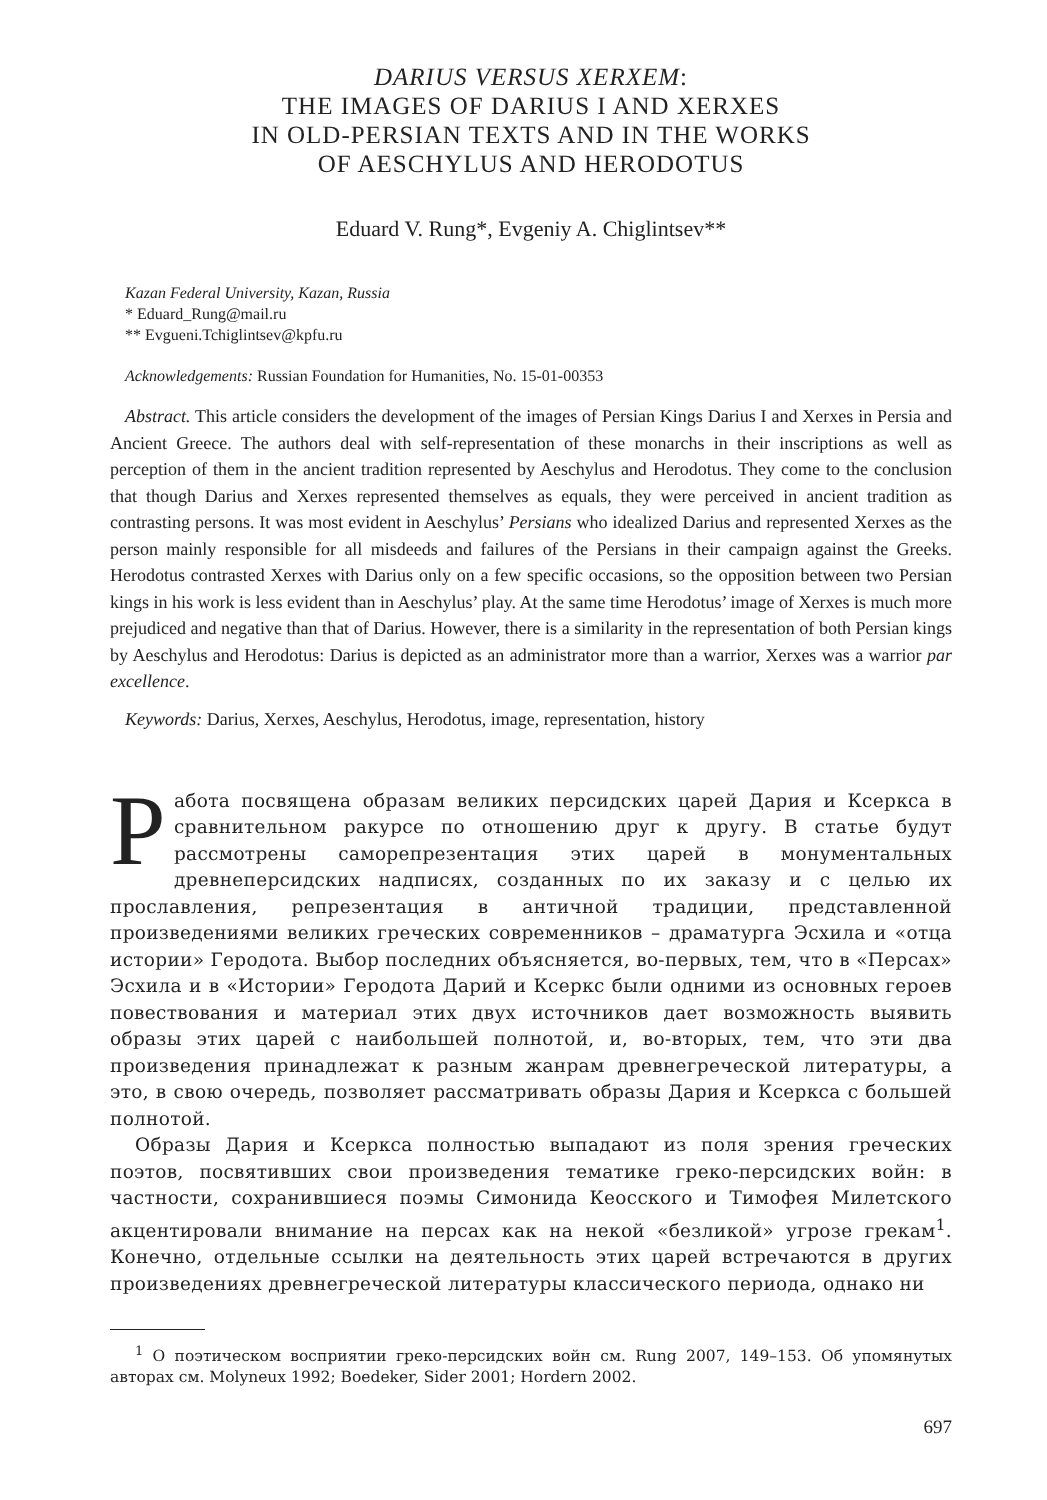DARIUS VERSUS XERXEM:
THE IMAGES OF DARIUS I AND XERXES
IN OLD-PERSIAN TEXTS AND IN THE WORKS
OF AESCHYLUS AND HERODOTUS
Eduard V. Rung*, Evgeniy A. Chiglintsev**
Kazan Federal University, Kazan, Russia
* Eduard_Rung@mail.ru
** Evgueni.Tchiglintsev@kpfu.ru
Acknowledgements: Russian Foundation for Humanities, No. 15-01-00353
Abstract. This article considers the development of the images of Persian Kings Darius I and Xerxes in Persia and Ancient Greece. The authors deal with self-representation of these monarchs in their inscriptions as well as perception of them in the ancient tradition represented by Aeschylus and Herodotus. They come to the conclusion that though Darius and Xerxes represented themselves as equals, they were perceived in ancient tradition as contrasting persons. It was most evident in Aeschylus’ Persians who idealized Darius and represented Xerxes as the person mainly responsible for all misdeeds and failures of the Persians in their campaign against the Greeks. Herodotus contrasted Xerxes with Darius only on a few specific occasions, so the opposition between two Persian kings in his work is less evident than in Aeschylus’ play. At the same time Herodotus’ image of Xerxes is much more prejudiced and negative than that of Darius. However, there is a similarity in the representation of both Persian kings by Aeschylus and Herodotus: Darius is depicted as an administrator more than a warrior, Xerxes was a warrior par excellence.
Keywords: Darius, Xerxes, Aeschylus, Herodotus, image, representation, history
Работа посвящена образам великих персидских царей Дария и Ксеркса в сравнительном ракурсе по отношению друг к другу. В статье будут рассмотрены саморепрезентация этих царей в монументальных древнеперсидских надписях, созданных по их заказу и с целью их прославления, репрезентация в античной традиции, представленной произведениями великих греческих современников – драматурга Эсхила и «отца истории» Геродота. Выбор последних объясняется, во-первых, тем, что в «Персах» Эсхила и в «Истории» Геродота Дарий и Ксеркс были одними из основных героев повествования и материал этих двух источников дает возможность выявить образы этих царей с наибольшей полнотой, и, во-вторых, тем, что эти два произведения принадлежат к разным жанрам древнегреческой литературы, а это, в свою очередь, позволяет рассматривать образы Дария и Ксеркса с большей полнотой.
Образы Дария и Ксеркса полностью выпадают из поля зрения греческих поэтов, посвятивших свои произведения тематике греко-персидских войн: в частности, сохранившиеся поэмы Симонида Кеосского и Тимофея Милетского акцентировали внимание на персах как на некой «безликой» угрозе грекам<sup>1</sup>. Конечно, отдельные ссылки на деятельность этих царей встречаются в других произведениях древнегреческой литературы классического периода, однако ни
<sup>1</sup> О поэтическом восприятии греко-персидских войн см. Rung 2007, 149–153. Об упомянутых авторах см. Molyneux 1992; Boedeker, Sider 2001; Hordern 2002.
697